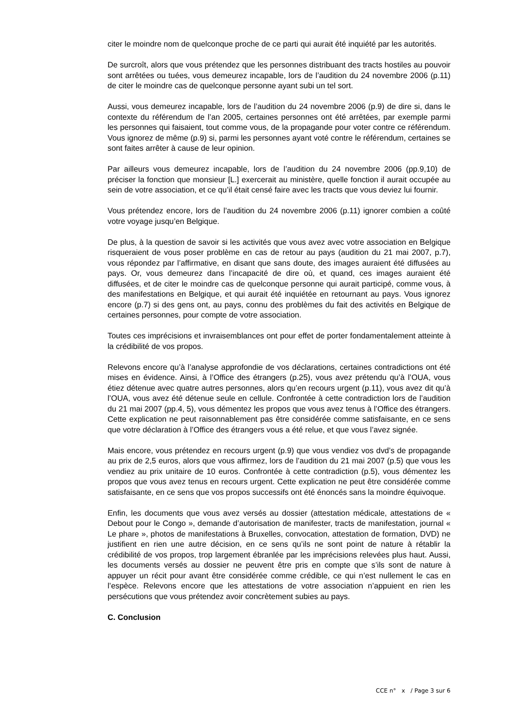citer le moindre nom de quelconque proche de ce parti qui aurait été inquiété par les autorités.
De surcroît, alors que vous prétendez que les personnes distribuant des tracts hostiles au pouvoir sont arrêtées ou tuées, vous demeurez incapable, lors de l’audition du 24 novembre 2006 (p.11) de citer le moindre cas de quelconque personne ayant subi un tel sort.
Aussi, vous demeurez incapable, lors de l’audition du 24 novembre 2006 (p.9) de dire si, dans le contexte du référendum de l’an 2005, certaines personnes ont été arrêtées, par exemple parmi les personnes qui faisaient, tout comme vous, de la propagande pour voter contre ce référendum. Vous ignorez de même (p.9) si, parmi les personnes ayant voté contre le référendum, certaines se sont faites arrêter à cause de leur opinion.
Par ailleurs vous demeurez incapable, lors de l’audition du 24 novembre 2006 (pp.9,10) de préciser la fonction que monsieur [L.] exercerait au ministère, quelle fonction il aurait occupée au sein de votre association, et ce qu’il était censé faire avec les tracts que vous deviez lui fournir.
Vous prétendez encore, lors de l’audition du 24 novembre 2006 (p.11) ignorer combien a coûté votre voyage jusqu’en Belgique.
De plus, à la question de savoir si les activités que vous avez avec votre association en Belgique risqueraient de vous poser problème en cas de retour au pays (audition du 21 mai 2007, p.7), vous répondez par l’affirmative, en disant que sans doute, des images auraient été diffusées au pays. Or, vous demeurez dans l’incapacité de dire où, et quand, ces images auraient été diffusées, et de citer le moindre cas de quelconque personne qui aurait participé, comme vous, à des manifestations en Belgique, et qui aurait été inquiétée en retournant au pays. Vous ignorez encore (p.7) si des gens ont, au pays, connu des problèmes du fait des activités en Belgique de certaines personnes, pour compte de votre association.
Toutes ces imprécisions et invraisemblances ont pour effet de porter fondamentalement atteinte à la crédibilité de vos propos.
Relevons encore qu’à l’analyse approfondie de vos déclarations, certaines contradictions ont été mises en évidence. Ainsi, à l’Office des étrangers (p.25), vous avez prétendu qu’à l’OUA, vous étiez détenue avec quatre autres personnes, alors qu’en recours urgent (p.11), vous avez dit qu’à l’OUA, vous avez été détenue seule en cellule. Confrontée à cette contradiction lors de l’audition du 21 mai 2007 (pp.4, 5), vous démentez les propos que vous avez tenus à l’Office des étrangers. Cette explication ne peut raisonnablement pas être considérée comme satisfaisante, en ce sens que votre déclaration à l’Office des étrangers vous a été relue, et que vous l’avez signée.
Mais encore, vous prétendez en recours urgent (p.9) que vous vendiez vos dvd’s de propagande au prix de 2,5 euros, alors que vous affirmez, lors de l’audition du 21 mai 2007 (p.5) que vous les vendiez au prix unitaire de 10 euros. Confrontée à cette contradiction (p.5), vous démentez les propos que vous avez tenus en recours urgent. Cette explication ne peut être considérée comme satisfaisante, en ce sens que vos propos successifs ont été énoncés sans la moindre équivoque.
Enfin, les documents que vous avez versés au dossier (attestation médicale, attestations de « Debout pour le Congo », demande d’autorisation de manifester, tracts de manifestation, journal « Le phare », photos de manifestations à Bruxelles, convocation, attestation de formation, DVD) ne justifient en rien une autre décision, en ce sens qu’ils ne sont point de nature à rétablir la crédibilité de vos propos, trop largement ébranlée par les imprécisions relevées plus haut. Aussi, les documents versés au dossier ne peuvent être pris en compte que s’ils sont de nature à appuyer un récit pour avant être considérée comme crédible, ce qui n’est nullement le cas en l’espèce. Relevons encore que les attestations de votre association n’appuient en rien les persécutions que vous prétendez avoir concrètement subies au pays.
C. Conclusion
CCE n° x / Page 3 sur 6